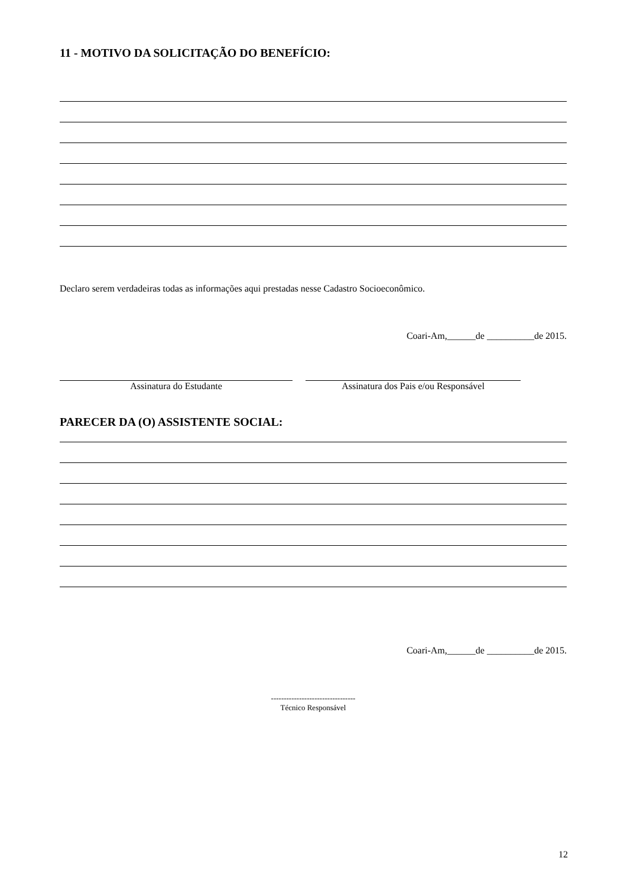11 - MOTIVO DA SOLICITAÇÃO DO BENEFÍCIO:
Declaro serem verdadeiras todas as informações aqui prestadas nesse Cadastro Socioeconômico.
Coari-Am,______de __________de 2015.
Assinatura do Estudante Assinatura dos Pais e/ou Responsável
PARECER DA (O) ASSISTENTE SOCIAL:
Coari-Am,______de __________de 2015.
---------------------------------
Técnico Responsável
12